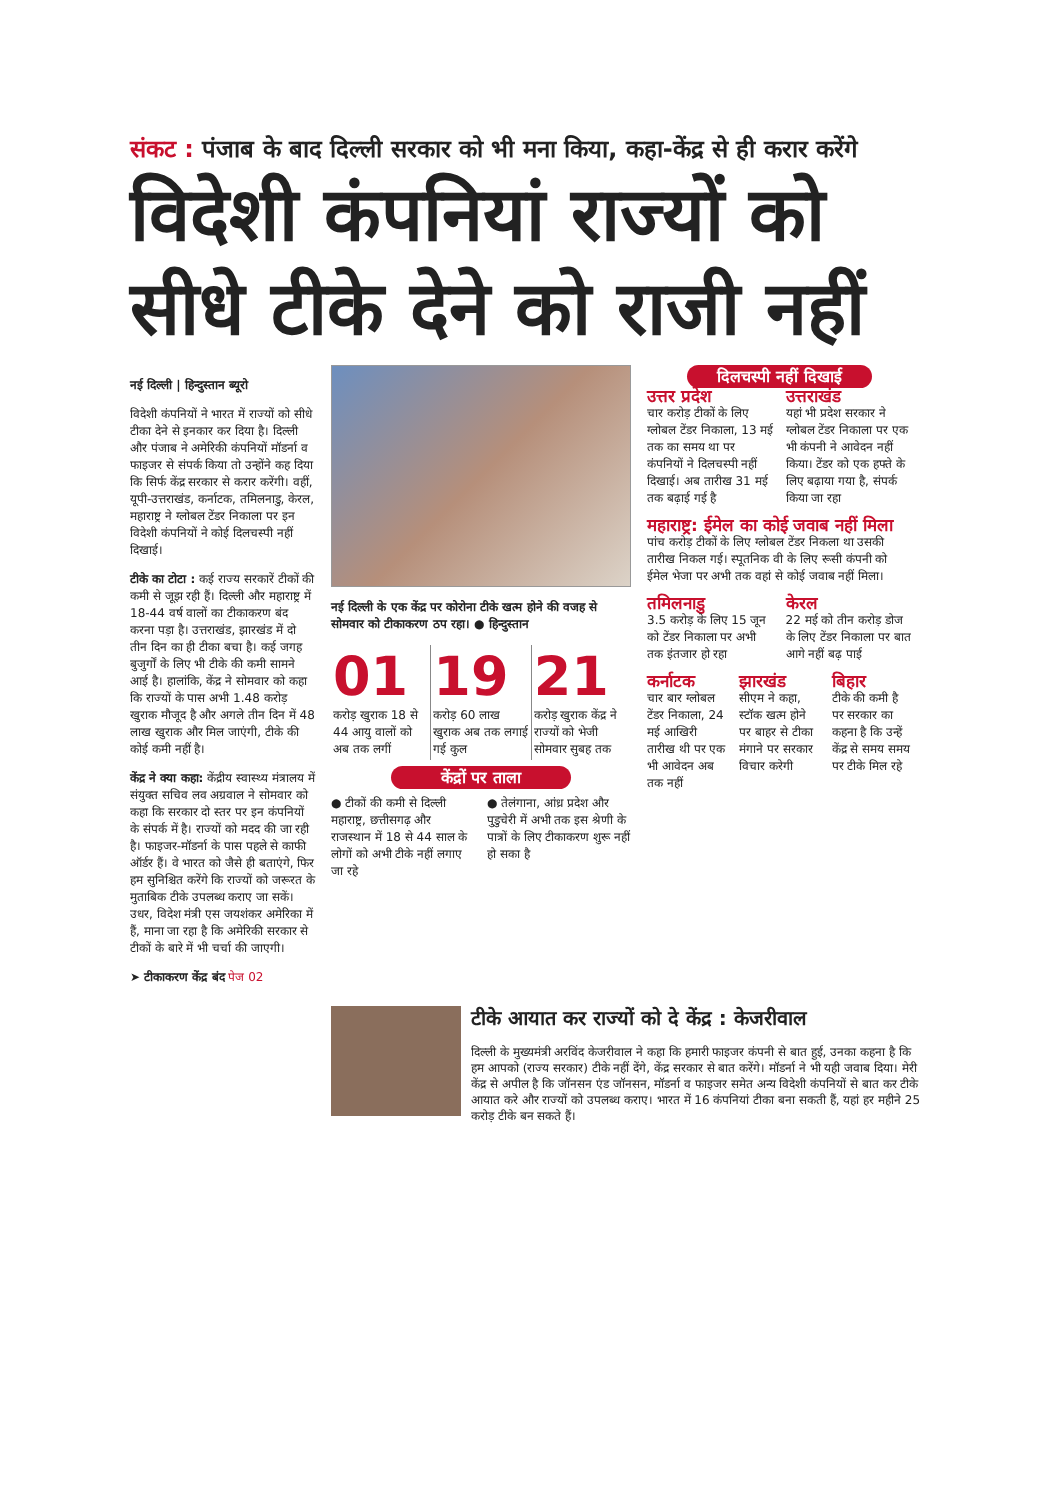संकट : पंजाब के बाद दिल्ली सरकार को भी मना किया, कहा-केंद्र से ही करार करेंगे
विदेशी कंपनियां राज्यों को सीधे टीके देने को राजी नहीं
नई दिल्ली | हिन्दुस्तान ब्यूरो
विदेशी कंपनियों ने भारत में राज्यों को सीधे टीका देने से इनकार कर दिया है। दिल्ली और पंजाब ने अमेरिकी कंपनियों मॉडर्ना व फाइजर से संपर्क किया तो उन्होंने कह दिया कि सिर्फ केंद्र सरकार से करार करेंगी। वहीं, यूपी-उत्तराखंड, कर्नाटक, तमिलनाडु, केरल, महाराष्ट्र ने ग्लोबल टेंडर निकाला पर इन विदेशी कंपनियों ने कोई दिलचस्पी नहीं दिखाई।
टीके का टोटा : कई राज्य सरकारें टीकों की कमी से जूझ रही हैं। दिल्ली और महाराष्ट्र में 18-44 वर्ष वालों का टीकाकरण बंद करना पड़ा है। उत्तराखंड, झारखंड में दो तीन दिन का ही टीका बचा है। कई जगह बुजुर्गों के लिए भी टीके की कमी सामने आई है। हालांकि, केंद्र ने सोमवार को कहा कि राज्यों के पास अभी 1.48 करोड़ खुराक मौजूद है और अगले तीन दिन में 48 लाख खुराक और मिल जाएंगी, टीके की कोई कमी नहीं है।
केंद्र ने क्या कहा: केंद्रीय स्वास्थ्य मंत्रालय में संयुक्त सचिव लव अग्रवाल ने सोमवार को कहा कि सरकार दो स्तर पर इन कंपनियों के संपर्क में है। राज्यों को मदद की जा रही है। फाइजर-मॉडर्ना के पास पहले से काफी ऑर्डर हैं। वे भारत को जैसे ही बताएंगे, फिर हम सुनिश्चित करेंगे कि राज्यों को जरूरत के मुताबिक टीके उपलब्ध कराए जा सकें। उधर, विदेश मंत्री एस जयशंकर अमेरिका में हैं, माना जा रहा है कि अमेरिकी सरकार से टीकों के बारे में भी चर्चा की जाएगी।
➤ टीकाकरण केंद्र बंद पेज 02
नई दिल्ली के एक केंद्र पर कोरोना टीके खत्म होने की वजह से सोमवार को टीकाकरण ठप रहा। ● हिन्दुस्तान
01
करोड़ खुराक 18 से 44 आयु वालों को अब तक लगीं
19
करोड़ 60 लाख खुराक अब तक लगाई गई कुल
21
करोड़ खुराक केंद्र ने राज्यों को भेजी सोमवार सुबह तक
केंद्रों पर ताला
● टीकों की कमी से दिल्ली महाराष्ट्र, छत्तीसगढ़ और राजस्थान में 18 से 44 साल के लोगों को अभी टीके नहीं लगाए जा रहे
● तेलंगाना, आंध्र प्रदेश और पुडुचेरी में अभी तक इस श्रेणी के पात्रों के लिए टीकाकरण शुरू नहीं हो सका है
दिलचस्पी नहीं दिखाई
उत्तर प्रदेश
चार करोड़ टीकों के लिए ग्लोबल टेंडर निकाला, 13 मई तक का समय था पर कंपनियों ने दिलचस्पी नहीं दिखाई। अब तारीख 31 मई तक बढ़ाई गई है
उत्तराखंड
यहां भी प्रदेश सरकार ने ग्लोबल टेंडर निकाला पर एक भी कंपनी ने आवेदन नहीं किया। टेंडर को एक हफ्ते के लिए बढ़ाया गया है, संपर्क किया जा रहा
महाराष्ट्र: ईमेल का कोई जवाब नहीं मिला
पांच करोड़ टीकों के लिए ग्लोबल टेंडर निकला था उसकी तारीख निकल गई। स्पूतनिक वी के लिए रूसी कंपनी को ईमेल भेजा पर अभी तक वहां से कोई जवाब नहीं मिला।
तमिलनाडु
3.5 करोड़ के लिए 15 जून को टेंडर निकाला पर अभी तक इंतजार हो रहा
केरल
22 मई को तीन करोड़ डोज के लिए टेंडर निकाला पर बात आगे नहीं बढ़ पाई
कर्नाटक
चार बार ग्लोबल टेंडर निकाला, 24 मई आखिरी तारीख थी पर एक भी आवेदन अब तक नहीं
झारखंड
सीएम ने कहा, स्टॉक खत्म होने पर बाहर से टीका मंगाने पर सरकार विचार करेगी
बिहार
टीके की कमी है पर सरकार का कहना है कि उन्हें केंद्र से समय समय पर टीके मिल रहे
टीके आयात कर राज्यों को दे केंद्र : केजरीवाल
दिल्ली के मुख्यमंत्री अरविंद केजरीवाल ने कहा कि हमारी फाइजर कंपनी से बात हुई, उनका कहना है कि हम आपको (राज्य सरकार) टीके नहीं देंगे, केंद्र सरकार से बात करेंगे। मॉडर्ना ने भी यही जवाब दिया। मेरी केंद्र से अपील है कि जॉनसन एंड जॉनसन, मॉडर्ना व फाइजर समेत अन्य विदेशी कंपनियों से बात कर टीके आयात करे और राज्यों को उपलब्ध कराए। भारत में 16 कंपनियां टीका बना सकती हैं, यहां हर महीने 25 करोड़ टीके बन सकते हैं।